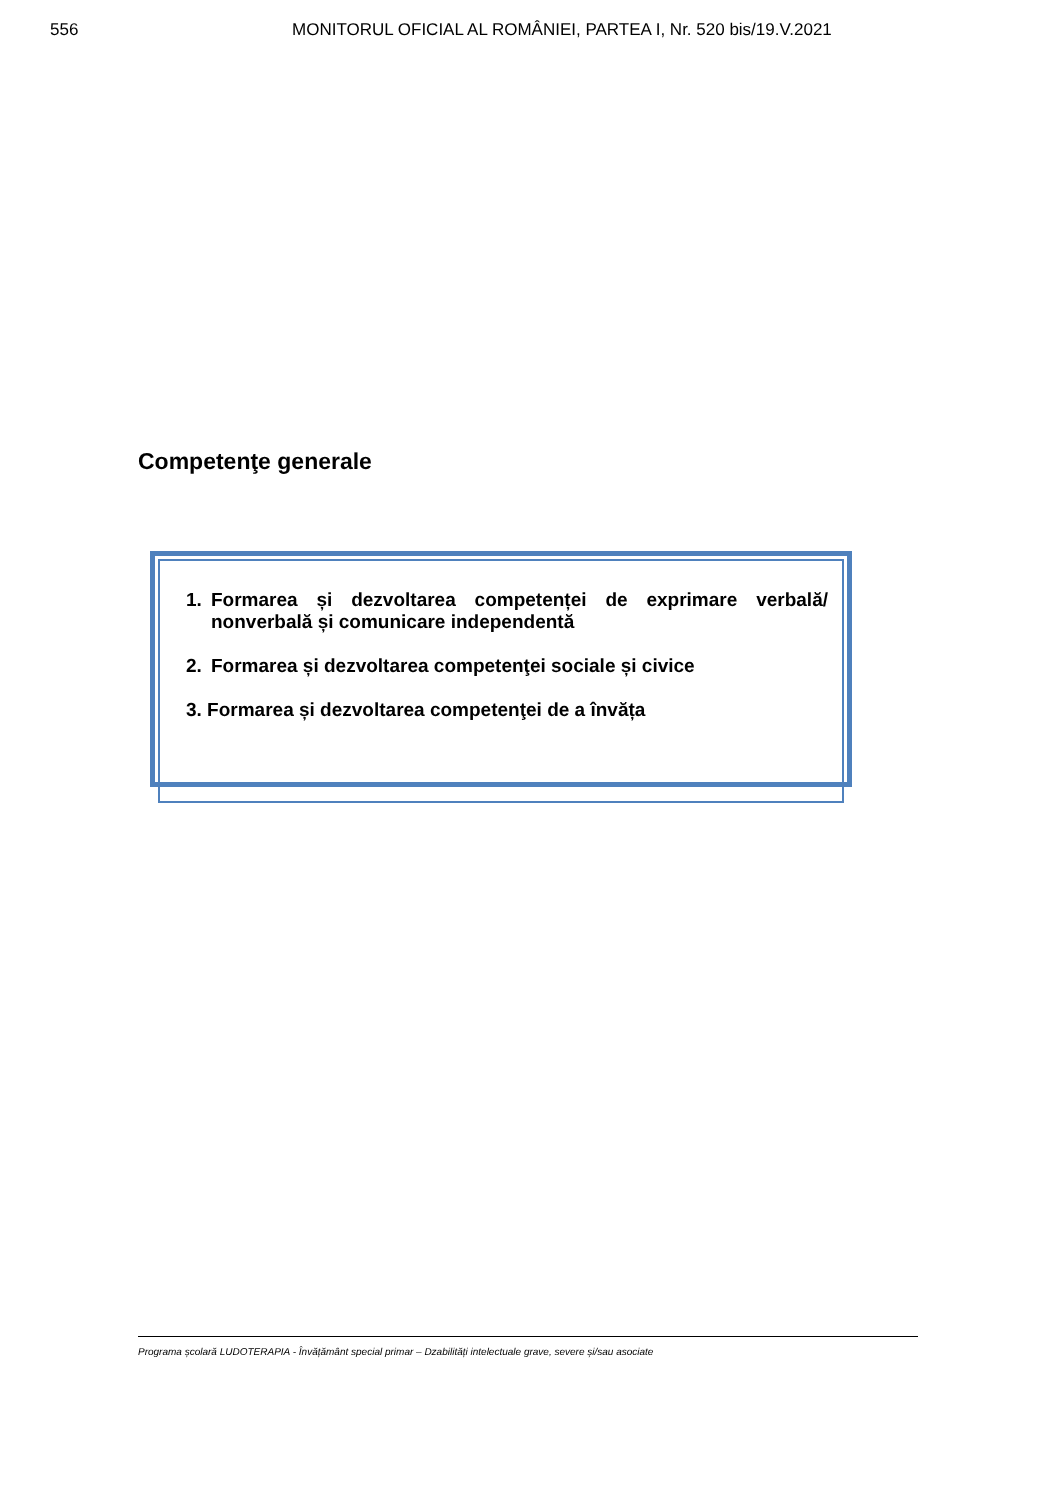556 MONITORUL OFICIAL AL ROMÂNIEI, PARTEA I, Nr. 520 bis/19.V.2021
Competenţe generale
1. Formarea și dezvoltarea competenței de exprimare verbală/ nonverbală și comunicare independentă
2. Formarea și dezvoltarea competenţei sociale și civice
3. Formarea și dezvoltarea competenţei de a învăța
Programa școlară LUDOTERAPIA - Învățământ special primar – Dzabilități intelectuale grave, severe și/sau asociate